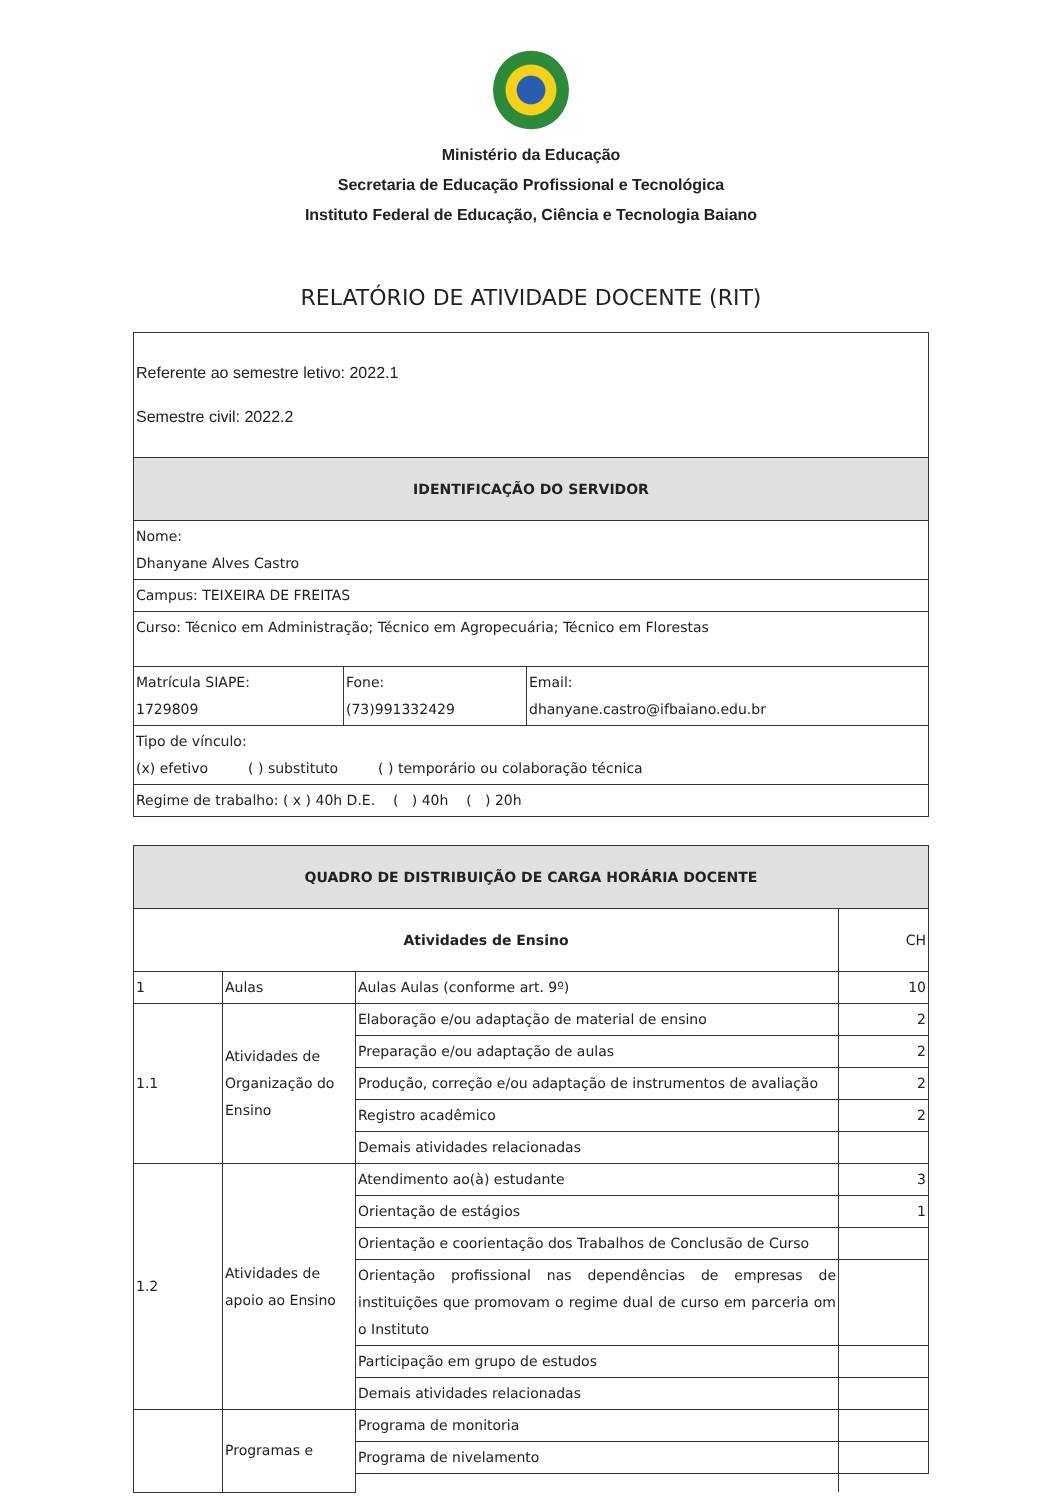Ministério da Educação
Secretaria de Educação Profissional e Tecnológica
Instituto Federal de Educação, Ciência e Tecnologia Baiano
RELATÓRIO DE ATIVIDADE DOCENTE (RIT)
| Referente ao semestre letivo: 2022.1 Semestre civil: 2022.2 | | |
| IDENTIFICAÇÃO DO SERVIDOR | | |
| Nome: Dhanyane Alves Castro | | |
| Campus: TEIXEIRA DE FREITAS | | |
| Curso: Técnico em Administração; Técnico em Agropecuária; Técnico em Florestas | | |
| Matrícula SIAPE: 1729809 | Fone: (73)991332429 | Email: dhanyane.castro@ifbaiano.edu.br |
| Tipo de vínculo: (x) efetivo ( ) substituto ( ) temporário ou colaboração técnica | | |
| Regime de trabalho: ( x ) 40h D.E. ( ) 40h ( ) 20h | | |
| QUADRO DE DISTRIBUIÇÃO DE CARGA HORÁRIA DOCENTE | | | |
| --- | --- | --- | --- |
| Atividades de Ensino | | | CH |
| 1 | Aulas | Aulas Aulas (conforme art. 9º) | 10 |
| 1.1 | Atividades de Organização do Ensino | Elaboração e/ou adaptação de material de ensino | 2 |
| | | Preparação e/ou adaptação de aulas | 2 |
| | | Produção, correção e/ou adaptação de instrumentos de avaliação | 2 |
| | | Registro acadêmico | 2 |
| | | Demais atividades relacionadas | |
| 1.2 | Atividades de apoio ao Ensino | Atendimento ao(à) estudante | 3 |
| | | Orientação de estágios | 1 |
| | | Orientação e coorientação dos Trabalhos de Conclusão de Curso | |
| | | Orientação profissional nas dependências de empresas de instituições que promovam o regime dual de curso em parceria om o Instituto | |
| | | Participação em grupo de estudos | |
| | | Demais atividades relacionadas | |
| | Programas e | Programa de monitoria | |
| | | Programa de nivelamento | |